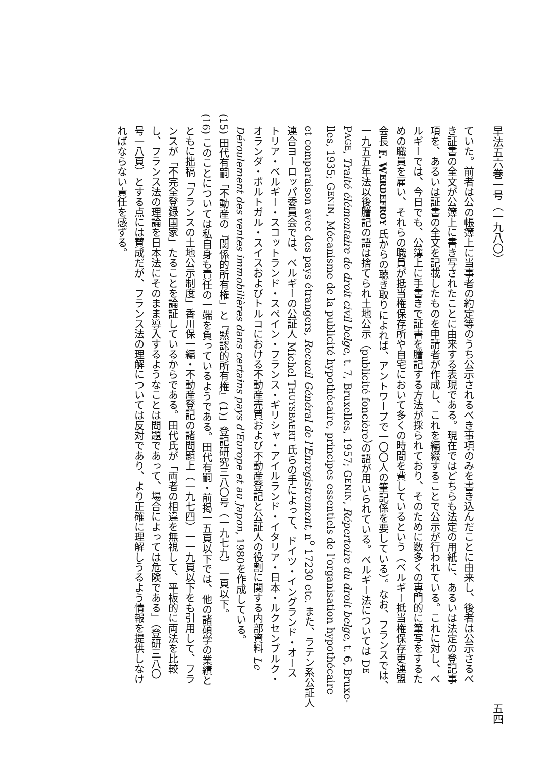早法五六巻一号（一九八〇） 五四
ていた。前者は公の帳簿上に当事者の約定等のうち公示されるべき事項のみを書き込んだことに由来し、後者は公示さるべ
き証書の全文が公簿上に書き写されたことに由来する表現である。現在ではどちらも法定の用紙に、あるいは法定の登記事
項を、あるいは証書の全文を記載したものを申請者が作成し、これを編綴することで公示が行われている。これに対し、ベ
ルギーでは、今日でも、公簿上に手書きで証書を謄記する方法が採られており、そのために数多くの専門的に筆写をするた
めの職員を雇い、それらの職員が抵当権保存所や自宅において多くの時間を費しているという（ベルギー抵当権保存吏連盟
会長 F. WERDEFROY 氏からの聴き取りによれば、アントワープで一〇〇人の筆記係を要している）。なお、フランスでは、
一九五五年法以後謄記の語は捨てられ土地公示（publicité foncière）の語が用いられている。ベルギー法については DE
PAGE, Traité élémentaire de droit civil belge, t. 7, Bruxelles, 1957; GENIN, Répertoire du droit belge, t. 6, Bruxe-
lles, 1935; GENIN, Mécanisme de la publicité hypothécaire, principes essentiels de l'organisation hypothécaire
et comparaison avec des pays étrangers, Recueil Général de l'Enregistrement, n<sup>o</sup> 17230 etc. また、ラテン系公証人
連合ヨーロッパ委員会では、ベルギーの公証人 Michel THUYSBAERT 氏らの手によって、ドイツ・イングランド・オース
トリア・ベルギー・スコットランド・スペイン・フランス・ギリシャ・アイルランド・イタリア・日本・ルクセンブルク・
オランダ・ポルトガル・スイスおよびトルコにおける不動産売買および不動産登記と公証人の役割に関する内部資料 Le
Déroulement des ventes immobilières dans certains pays d'Europe et au Japon, 1980を作成している。
(15) 田代有嗣「不動産の『関係的所有権』と『黙認的所有権』(1)」登記研究三八〇号（一九七九）一頁以下。
(16) このことについては私自身も責任の一端を負っているようである。田代有嗣・前掲一五頁以下では、他の諸碩学の業績と
ともに拙稿「フランスの土地公示制度」香川保一編・不動産登記の諸問題上（一九七四）一一九頁以下をも引用して、フラ
ンスが「不完全登録国家」たることを論証しているからである。田代氏が「両者の相違を無視して、平板的に両法を比較
し、フランス法の理論を日本法にそのまま導入するようなことは問題であって、場合によっては危険である」（登研三八〇
号一八頁）とする点には賛成だが、フランス法の理解については反対であり、より正確に理解しうるよう情報を提供しなけ
ればならない責任を感ずる。